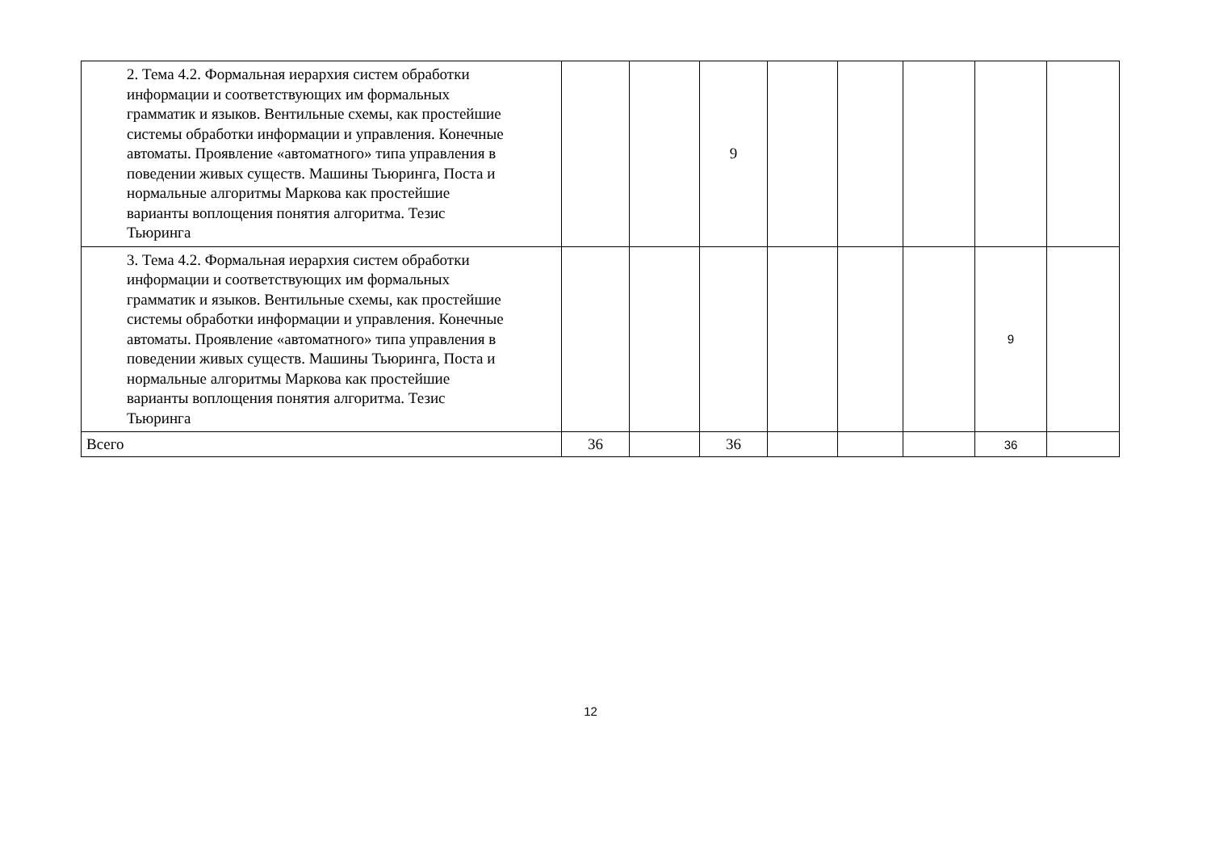| 2. Тема 4.2. Формальная иерархия систем обработки информации и соответствующих им формальных грамматик и языков. Вентильные схемы, как простейшие системы обработки информации и управления. Конечные автоматы. Проявление «автоматного» типа управления в поведении живых существ. Машины Тьюринга, Поста и нормальные алгоритмы Маркова как простейшие варианты воплощения понятия алгоритма. Тезис Тьюринга | | | 9 | | | | | |
| 3. Тема 4.2. Формальная иерархия систем обработки информации и соответствующих им формальных грамматик и языков. Вентильные схемы, как простейшие системы обработки информации и управления. Конечные автоматы. Проявление «автоматного» типа управления в поведении живых существ. Машины Тьюринга, Поста и нормальные алгоритмы Маркова как простейшие варианты воплощения понятия алгоритма. Тезис Тьюринга | | | | | | | 9 | |
| Всего | 36 | | 36 | | | | 36 | |
12